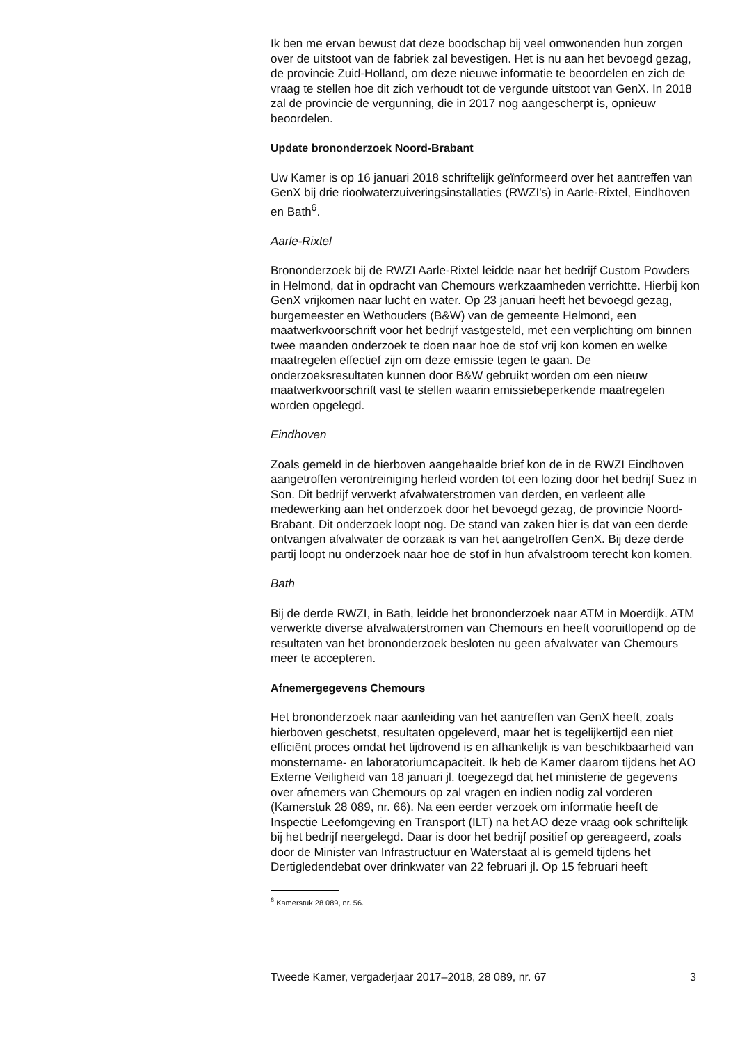Ik ben me ervan bewust dat deze boodschap bij veel omwonenden hun zorgen over de uitstoot van de fabriek zal bevestigen. Het is nu aan het bevoegd gezag, de provincie Zuid-Holland, om deze nieuwe informatie te beoordelen en zich de vraag te stellen hoe dit zich verhoudt tot de vergunde uitstoot van GenX. In 2018 zal de provincie de vergunning, die in 2017 nog aangescherpt is, opnieuw beoordelen.
Update brononderzoek Noord-Brabant
Uw Kamer is op 16 januari 2018 schriftelijk geïnformeerd over het aantreffen van GenX bij drie rioolwaterzuiveringsinstallaties (RWZI’s) in Aarle-Rixtel, Eindhoven en Bath<sup>6</sup>.
Aarle-Rixtel
Brononderzoek bij de RWZI Aarle-Rixtel leidde naar het bedrijf Custom Powders in Helmond, dat in opdracht van Chemours werkzaamheden verrichtte. Hierbij kon GenX vrijkomen naar lucht en water. Op 23 januari heeft het bevoegd gezag, burgemeester en Wethouders (B&W) van de gemeente Helmond, een maatwerkvoorschrift voor het bedrijf vastgesteld, met een verplichting om binnen twee maanden onderzoek te doen naar hoe de stof vrij kon komen en welke maatregelen effectief zijn om deze emissie tegen te gaan. De onderzoeksresultaten kunnen door B&W gebruikt worden om een nieuw maatwerkvoorschrift vast te stellen waarin emissiebeperkende maatregelen worden opgelegd.
Eindhoven
Zoals gemeld in de hierboven aangehaalde brief kon de in de RWZI Eindhoven aangetroffen verontreiniging herleid worden tot een lozing door het bedrijf Suez in Son. Dit bedrijf verwerkt afvalwaterstromen van derden, en verleent alle medewerking aan het onderzoek door het bevoegd gezag, de provincie Noord-Brabant. Dit onderzoek loopt nog. De stand van zaken hier is dat van een derde ontvangen afvalwater de oorzaak is van het aangetroffen GenX. Bij deze derde partij loopt nu onderzoek naar hoe de stof in hun afvalstroom terecht kon komen.
Bath
Bij de derde RWZI, in Bath, leidde het brononderzoek naar ATM in Moerdijk. ATM verwerkte diverse afvalwaterstromen van Chemours en heeft vooruitlopend op de resultaten van het brononderzoek besloten nu geen afvalwater van Chemours meer te accepteren.
Afnemergegevens Chemours
Het brononderzoek naar aanleiding van het aantreffen van GenX heeft, zoals hierboven geschetst, resultaten opgeleverd, maar het is tegelijkertijd een niet efficiënt proces omdat het tijdrovend is en afhankelijk is van beschikbaarheid van monstername- en laboratoriumcapaciteit. Ik heb de Kamer daarom tijdens het AO Externe Veiligheid van 18 januari jl. toegezegd dat het ministerie de gegevens over afnemers van Chemours op zal vragen en indien nodig zal vorderen (Kamerstuk 28 089, nr. 66). Na een eerder verzoek om informatie heeft de Inspectie Leefomgeving en Transport (ILT) na het AO deze vraag ook schriftelijk bij het bedrijf neergelegd. Daar is door het bedrijf positief op gereageerd, zoals door de Minister van Infrastructuur en Waterstaat al is gemeld tijdens het Dertigledendebat over drinkwater van 22 februari jl. Op 15 februari heeft
<sup>6</sup> Kamerstuk 28 089, nr. 56.
Tweede Kamer, vergaderjaar 2017–2018, 28 089, nr. 67 3